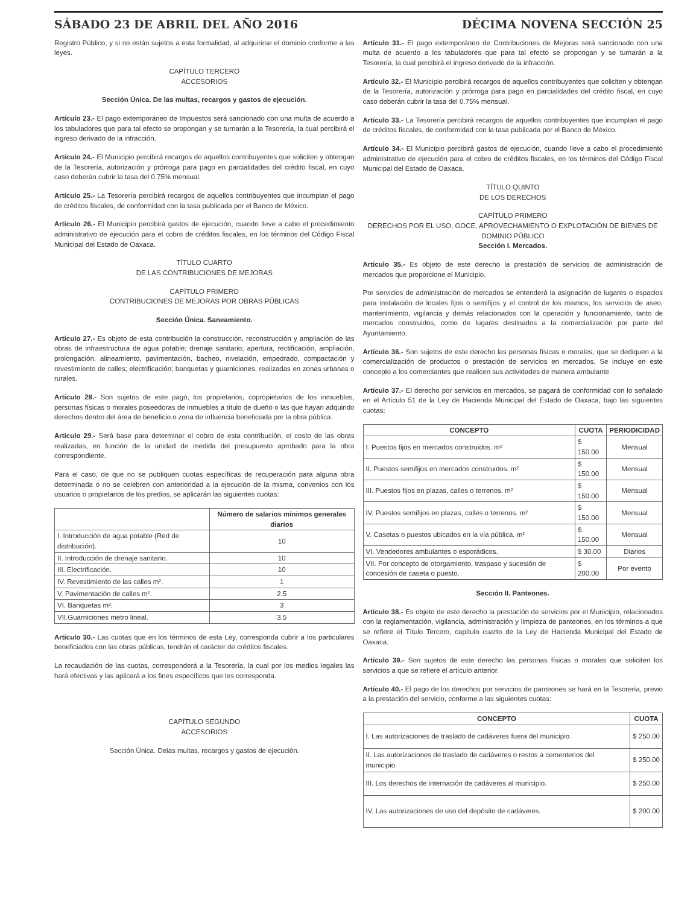SÁBADO 23 DE ABRIL DEL AÑO 2016 DÉCIMA NOVENA SECCIÓN 25
Registro Público; y si no están sujetos a esta formalidad, al adquirirse el dominio conforme a las leyes.
CAPÍTULO TERCERO
ACCESORIOS
Sección Única. De las multas, recargos y gastos de ejecución.
Artículo 23.- El pago extemporáneo de Impuestos será sancionado con una multa de acuerdo a los tabuladores que para tal efecto se propongan y se turnarán a la Tesorería, la cual percibirá el ingreso derivado de la infracción.
Artículo 24.- El Municipio percibirá recargos de aquellos contribuyentes que soliciten y obtengan de la Tesorería, autorización y prórroga para pago en parcialidades del crédito fiscal, en cuyo caso deberán cubrir la tasa del 0.75% mensual.
Artículo 25.- La Tesorería percibirá recargos de aquellos contribuyentes que incumplan el pago de créditos fiscales, de conformidad con la tasa publicada por el Banco de México.
Artículo 26.- El Municipio percibirá gastos de ejecución, cuando lleve a cabo el procedimiento administrativo de ejecución para el cobro de créditos fiscales, en los términos del Código Fiscal Municipal del Estado de Oaxaca.
TÍTULO CUARTO
DE LAS CONTRIBUCIONES DE MEJORAS
CAPÍTULO PRIMERO
CONTRIBUCIONES DE MEJORAS POR OBRAS PÚBLICAS
Sección Única. Saneamiento.
Artículo 27.- Es objeto de esta contribución la construcción, reconstrucción y ampliación de las obras de infraestructura de agua potable; drenaje sanitario; apertura, rectificación, ampliación, prolongación, alineamiento, pavimentación, bacheo, nivelación, empedrado, compactación y revestimiento de calles; electrificación; banquetas y guarniciones, realizadas en zonas urbanas o rurales.
Artículo 28.- Son sujetos de este pago; los propietarios, copropietarios de los inmuebles, personas físicas o morales poseedoras de inmuebles a título de dueño o las que hayan adquirido derechos dentro del área de beneficio o zona de influencia beneficiada por la obra pública.
Artículo 29.- Será base para determinar el cobro de esta contribución, el costo de las obras realizadas, en función de la unidad de medida del presupuesto aprobado para la obra correspondiente.
Para el caso, de que no se publiquen cuotas específicas de recuperación para alguna obra determinada o no se celebren con anterioridad a la ejecución de la misma, convenios con los usuarios o propietarios de los predios, se aplicarán las siguientes cuotas:
| | Número de salarios mínimos generales diarios |
| --- | --- |
| I. Introducción de agua potable (Red de distribución). | 10 |
| II. Introducción de drenaje sanitario. | 10 |
| III. Electrificación. | 10 |
| IV. Revestimiento de las calles m². | 1 |
| V. Pavimentación de calles m². | 2.5 |
| VI. Banquetas m². | 3 |
| VII.Guarniciones metro lineal. | 3.5 |
Artículo 30.- Las cuotas que en los términos de esta Ley, corresponda cubrir a los particulares beneficiados con las obras públicas, tendrán el carácter de créditos fiscales.
La recaudación de las cuotas, corresponderá a la Tesorería, la cual por los medios legales las hará efectivas y las aplicará a los fines específicos que les corresponda.
CAPÍTULO SEGUNDO
ACCESORIOS
Sección Única. Delas multas, recargos y gastos de ejecución.
Artículo 31.- El pago extemporáneo de Contribuciones de Mejoras será sancionado con una multa de acuerdo a los tabuladores que para tal efecto se propongan y se turnarán a la Tesorería, la cual percibirá el ingreso derivado de la infracción.
Artículo 32.- El Municipio percibirá recargos de aquellos contribuyentes que soliciten y obtengan de la Tesorería, autorización y prórroga para pago en parcialidades del crédito fiscal, en cuyo caso deberán cubrir la tasa del 0.75% mensual.
Artículo 33.- La Tesorería percibirá recargos de aquellos contribuyentes que incumplan el pago de créditos fiscales, de conformidad con la tasa publicada por el Banco de México.
Artículo 34.- El Municipio percibirá gastos de ejecución, cuando lleve a cabo el procedimiento administrativo de ejecución para el cobro de créditos fiscales, en los términos del Código Fiscal Municipal del Estado de Oaxaca.
TÍTULO QUINTO
DE LOS DERECHOS
CAPÍTULO PRIMERO
DERECHOS POR EL USO, GOCE, APROVECHAMIENTO O EXPLOTACIÓN DE BIENES DE DOMINIO PÚBLICO
Sección I. Mercados.
Artículo 35.- Es objeto de este derecho la prestación de servicios de administración de mercados que proporcione el Municipio.
Por servicios de administración de mercados se entenderá la asignación de lugares o espacios para instalación de locales fijos o semifijos y el control de los mismos; los servicios de aseo, mantenimiento, vigilancia y demás relacionados con la operación y funcionamiento, tanto de mercados construidos, como de lugares destinados a la comercialización por parte del Ayuntamiento.
Artículo 36.- Son sujetos de este derecho las personas físicas o morales, que se dediquen a la comercialización de productos o prestación de servicios en mercados. Se incluye en este concepto a los comerciantes que realicen sus actividades de manera ambulante.
Artículo 37.- El derecho por servicios en mercados, se pagará de conformidad con lo señalado en el Artículo 51 de la Ley de Hacienda Municipal del Estado de Oaxaca, bajo las siguientes cuotas:
| CONCEPTO | CUOTA | PERIODICIDAD |
| --- | --- | --- |
| I. Puestos fijos en mercados construidos. m² | $ 150.00 | Mensual |
| II. Puestos semifijos en mercados construidos. m² | $ 150.00 | Mensual |
| III. Puestos fijos en plazas, calles o terrenos. m² | $ 150.00 | Mensual |
| IV. Puestos semifijos en plazas, calles o terrenos. m² | $ 150.00 | Mensual |
| V. Casetas o puestos ubicados en la vía pública. m² | $ 150.00 | Mensual |
| VI. Vendedores ambulantes o esporádicos. | $ 30.00 | Diarios |
| VII. Por concepto de otorgamiento, traspaso y sucesión de concesión de caseta o puesto. | $ 200.00 | Por evento |
Sección II. Panteones.
Artículo 38.- Es objeto de este derecho la prestación de servicios por el Municipio, relacionados con la reglamentación, vigilancia, administración y limpieza de panteones, en los términos a que se refiere el Título Tercero, capítulo cuarto de la Ley de Hacienda Municipal del Estado de Oaxaca.
Artículo 39.- Son sujetos de este derecho las personas físicas o morales que soliciten los servicios a que se refiere el artículo anterior.
Artículo 40.- El pago de los derechos por servicios de panteones se hará en la Tesorería, previo a la prestación del servicio, conforme a las siguientes cuotas:
| CONCEPTO | CUOTA |
| --- | --- |
| I. Las autorizaciones de traslado de cadáveres fuera del municipio. | $ 250.00 |
| II. Las autorizaciones de traslado de cadáveres o restos a cementerios del municipio. | $ 250.00 |
| III. Los derechos de internación de cadáveres al municipio. | $ 250.00 |
| IV. Las autorizaciones de uso del depósito de cadáveres. | $ 200.00 |